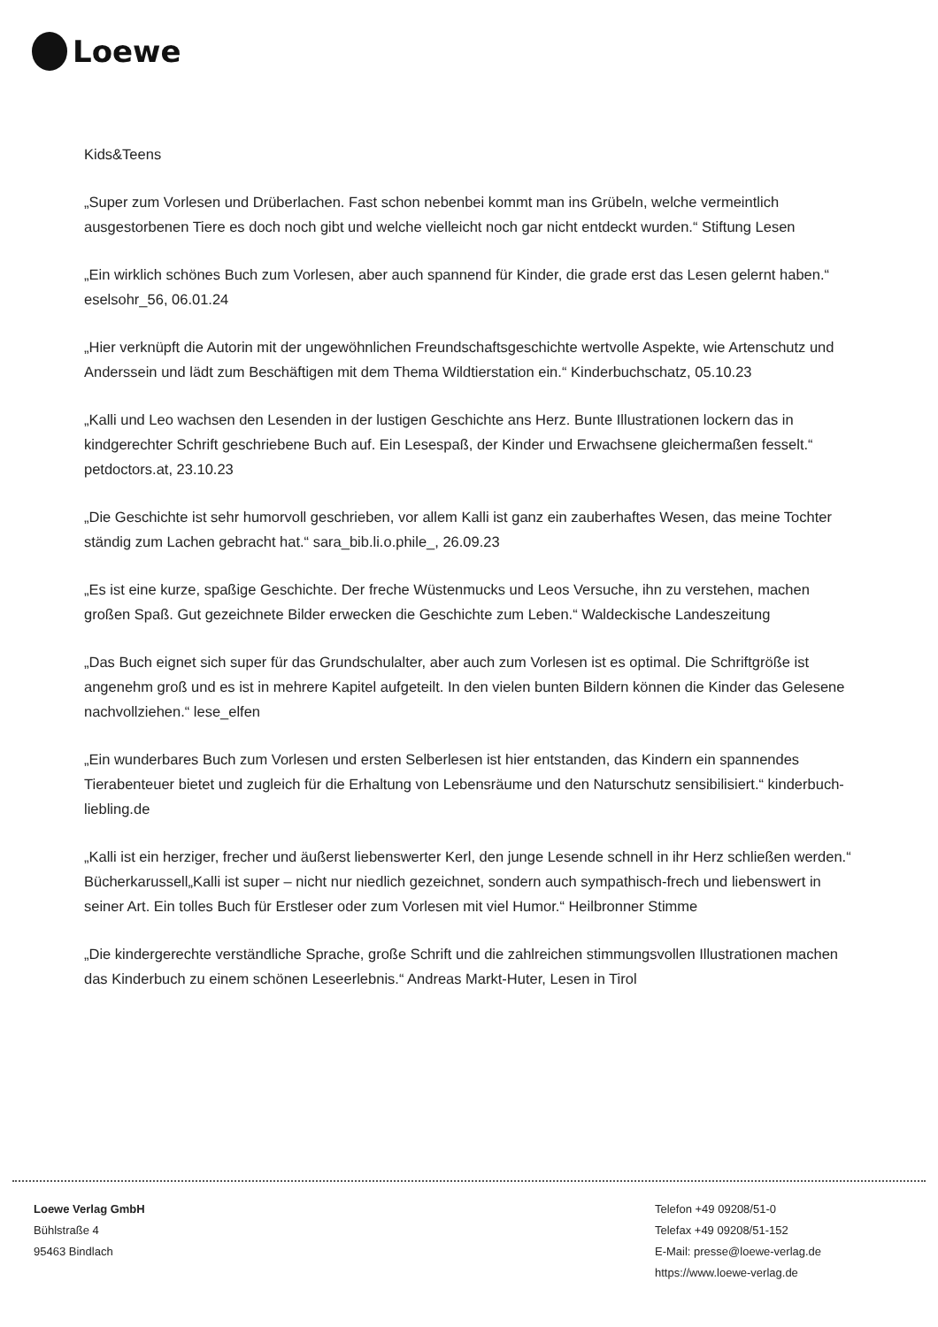Loewe
Kids&Teens
„Super zum Vorlesen und Drüberlachen. Fast schon nebenbei kommt man ins Grübeln, welche vermeintlich ausgestorbenen Tiere es doch noch gibt und welche vielleicht noch gar nicht entdeckt wurden.“ Stiftung Lesen
„Ein wirklich schönes Buch zum Vorlesen, aber auch spannend für Kinder, die grade erst das Lesen gelernt haben.“ eselsohr_56, 06.01.24
„Hier verknüpft die Autorin mit der ungewöhnlichen Freundschaftsgeschichte wertvolle Aspekte, wie Artenschutz und Anderssein und lädt zum Beschäftigen mit dem Thema Wildtierstation ein.“ Kinderbuchschatz, 05.10.23
„Kalli und Leo wachsen den Lesenden in der lustigen Geschichte ans Herz. Bunte Illustrationen lockern das in kindgerechter Schrift geschriebene Buch auf. Ein Lesespaß, der Kinder und Erwachsene gleichermaßen fesselt.“ petdoctors.at, 23.10.23
„Die Geschichte ist sehr humorvoll geschrieben, vor allem Kalli ist ganz ein zauberhaftes Wesen, das meine Tochter ständig zum Lachen gebracht hat.“ sara_bib.li.o.phile_, 26.09.23
„Es ist eine kurze, spaßige Geschichte. Der freche Wüstenmucks und Leos Versuche, ihn zu verstehen, machen großen Spaß. Gut gezeichnete Bilder erwecken die Geschichte zum Leben.“ Waldeckische Landeszeitung
„Das Buch eignet sich super für das Grundschulalter, aber auch zum Vorlesen ist es optimal. Die Schriftgröße ist angenehm groß und es ist in mehrere Kapitel aufgeteilt. In den vielen bunten Bildern können die Kinder das Gelesene nachvollziehen.“ lese_elfen
„Ein wunderbares Buch zum Vorlesen und ersten Selberlesen ist hier entstanden, das Kindern ein spannendes Tierabenteuer bietet und zugleich für die Erhaltung von Lebensräume und den Naturschutz sensibilisiert.“ kinderbuch-liebling.de
„Kalli ist ein herziger, frecher und äußerst liebenswerter Kerl, den junge Lesende schnell in ihr Herz schließen werden.“ Bücherkarussell„Kalli ist super – nicht nur niedlich gezeichnet, sondern auch sympathisch-frech und liebenswert in seiner Art. Ein tolles Buch für Erstleser oder zum Vorlesen mit viel Humor.“ Heilbronner Stimme
„Die kindergerechte verständliche Sprache, große Schrift und die zahlreichen stimmungsvollen Illustrationen machen das Kinderbuch zu einem schönen Leseerlebnis.“ Andreas Markt-Huter, Lesen in Tirol
Loewe Verlag GmbH
Bühlstraße 4
95463 Bindlach
Telefon +49 09208/51-0
Telefax +49 09208/51-152
E-Mail: presse@loewe-verlag.de
https://www.loewe-verlag.de